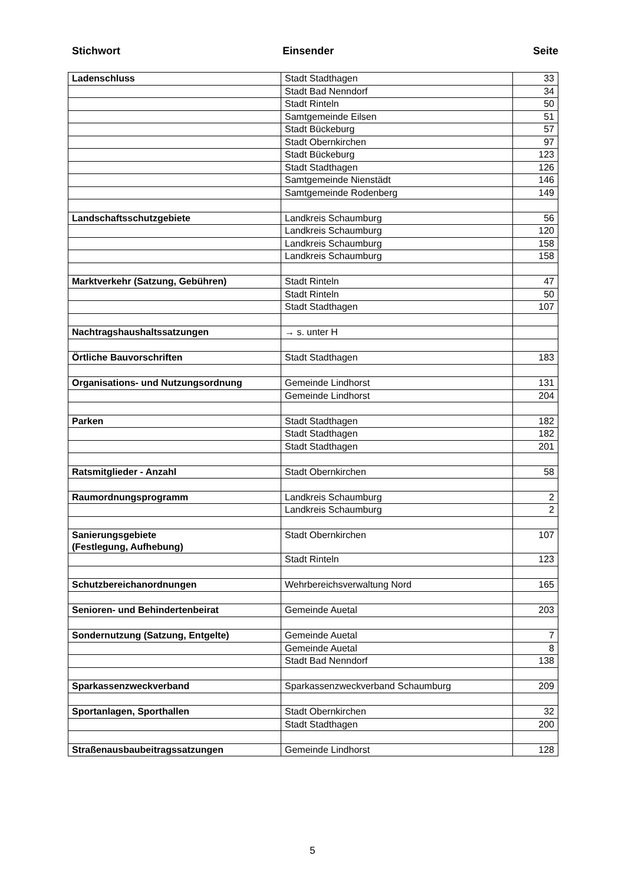Stichwort Einsender Seite
| Ladenschluss | Stadt Stadthagen | 33 |
| | Stadt Bad Nenndorf | 34 |
| | Stadt Rinteln | 50 |
| | Samtgemeinde Eilsen | 51 |
| | Stadt Bückeburg | 57 |
| | Stadt Obernkirchen | 97 |
| | Stadt Bückeburg | 123 |
| | Stadt Stadthagen | 126 |
| | Samtgemeinde Nienstädt | 146 |
| | Samtgemeinde Rodenberg | 149 |
| Landschaftsschutzgebiete | Landkreis Schaumburg | 56 |
| | Landkreis Schaumburg | 120 |
| | Landkreis Schaumburg | 158 |
| | Landkreis Schaumburg | 158 |
| Marktverkehr (Satzung, Gebühren) | Stadt Rinteln | 47 |
| | Stadt Rinteln | 50 |
| | Stadt Stadthagen | 107 |
| Nachtragshaushaltssatzungen | → s. unter H | |
| Örtliche Bauvorschriften | Stadt Stadthagen | 183 |
| Organisations- und Nutzungsordnung | Gemeinde Lindhorst | 131 |
| | Gemeinde Lindhorst | 204 |
| Parken | Stadt Stadthagen | 182 |
| | Stadt Stadthagen | 182 |
| | Stadt Stadthagen | 201 |
| Ratsmitglieder - Anzahl | Stadt Obernkirchen | 58 |
| Raumordnungsprogramm | Landkreis Schaumburg | 2 |
| | Landkreis Schaumburg | 2 |
| Sanierungsgebiete (Festlegung, Aufhebung) | Stadt Obernkirchen | 107 |
| | Stadt Rinteln | 123 |
| Schutzbereichanordnungen | Wehrbereichsverwaltung Nord | 165 |
| Senioren- und Behindertenbeirat | Gemeinde Auetal | 203 |
| Sondernutzung (Satzung, Entgelte) | Gemeinde Auetal | 7 |
| | Gemeinde Auetal | 8 |
| | Stadt Bad Nenndorf | 138 |
| Sparkassenzweckverband | Sparkassenzweckverband Schaumburg | 209 |
| Sportanlagen, Sporthallen | Stadt Obernkirchen | 32 |
| | Stadt Stadthagen | 200 |
| Straßenausbaubeitragssatzungen | Gemeinde Lindhorst | 128 |
5